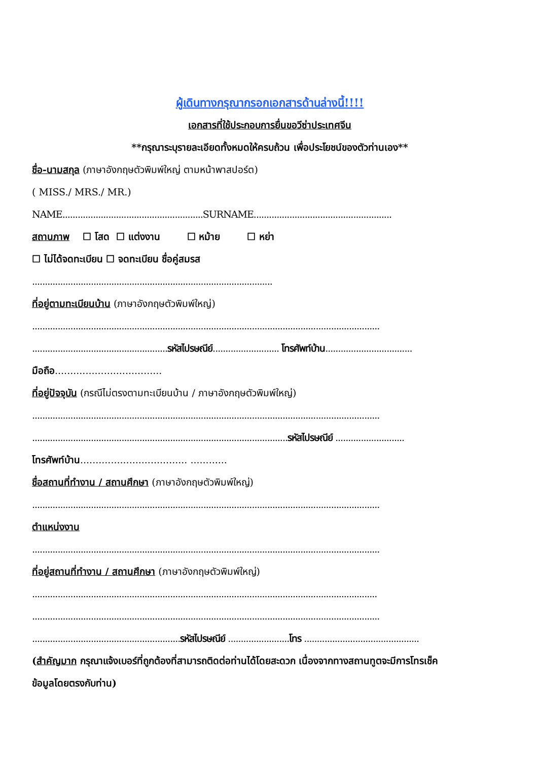ผู้เดินทางกรุณากรอกเอกสารด้านล่างนี้!!!!
เอกสารที่ใช้ประกอบการยื่นขอวีซ่าประเทศจีน
**กรุณาระบุรายละเอียดทั้งหมดให้ครบถ้วน เพื่อประโยชน์ของตัวท่านเอง**
ชื่อ-นามสกุล (ภาษาอังกฤษตัวพิมพ์ใหญ่ ตามหน้าพาสปอร์ต)
( MISS./ MRS./ MR.)
NAME.......................................................SURNAME......................................................
สถานภาพ ☐ โสด ☐ แต่งงาน ☐ หม้าย ☐ หย่า
☐ ไม่ได้จดทะเบียน ☐ จดทะเบียน ชื่อคู่สมรส
..............................................................................................
ที่อยู่ตามทะเบียนบ้าน (ภาษาอังกฤษตัวพิมพ์ใหญ่)
........................................................................................................................................
.....................................................รหัสไปรษณีย์.......................... โทรศัพท์บ้าน..................................
มือถือ...................................
ที่อยู่ปัจจุบัน (กรณีไม่ตรงตามทะเบียนบ้าน / ภาษาอังกฤษตัวพิมพ์ใหญ่)
........................................................................................................................................
....................................................................................................รหัสไปรษณีย์ ...........................
โทรศัพท์บ้าน................................... ............
ชื่อสถานที่ทำงาน / สถานศึกษา (ภาษาอังกฤษตัวพิมพ์ใหญ่)
........................................................................................................................................
ตำแหน่งงาน
........................................................................................................................................
ที่อยู่สถานที่ทำงาน / สถานศึกษา (ภาษาอังกฤษตัวพิมพ์ใหญ่)
.......................................................................................................................................
........................................................................................................................................
..........................................................รหัสไปรษณีย์ ........................โทร .............................................
(สำคัญมาก กรุณาแจ้งเบอร์ที่ถูกต้องที่สามารถติดต่อท่านได้โดยสะดวก เนื่องจากทางสถานทูตจะมีการโทรเช็ค
ข้อมูลโดยตรงกับท่าน)